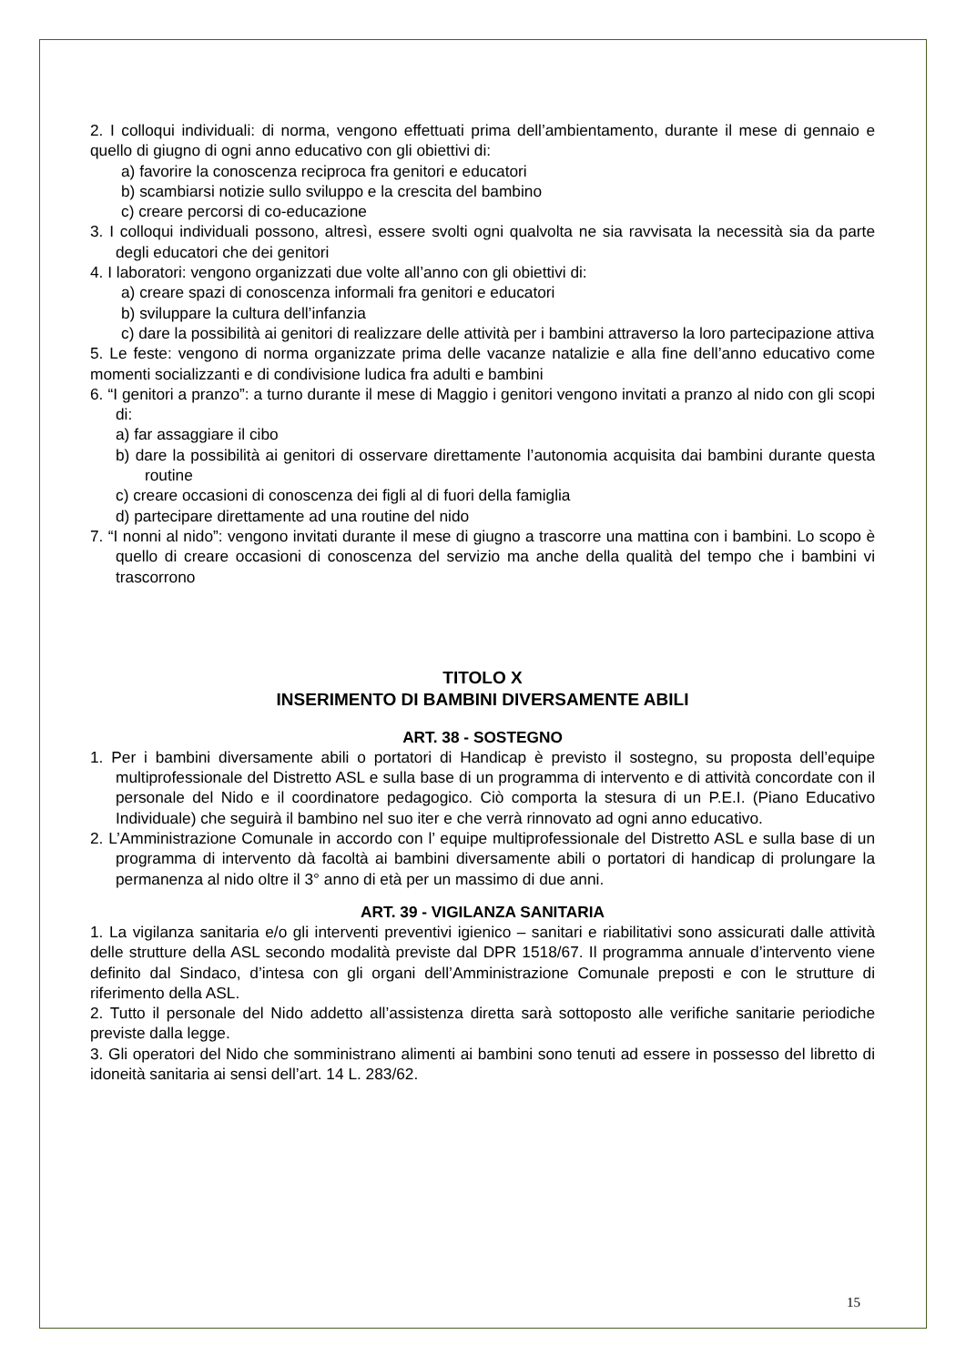2. I colloqui individuali: di norma, vengono effettuati prima dell’ambientamento, durante il mese di gennaio e quello di giugno di ogni anno educativo con gli obiettivi di:
a) favorire la conoscenza reciproca fra genitori e educatori
b) scambiarsi notizie sullo sviluppo e la crescita del bambino
c) creare percorsi di co-educazione
3. I colloqui individuali possono, altresì, essere svolti ogni qualvolta ne sia ravvisata la necessità sia da parte degli educatori che dei genitori
4. I laboratori: vengono organizzati due volte all’anno con gli obiettivi di:
a) creare spazi di conoscenza informali fra genitori e educatori
b) sviluppare la cultura dell’infanzia
c) dare la possibilità ai genitori di realizzare delle attività per i bambini attraverso la loro partecipazione attiva
5. Le feste: vengono di norma organizzate prima delle vacanze natalizie e alla fine dell’anno educativo come momenti socializzanti e di condivisione ludica fra adulti e bambini
6. “I genitori a pranzo”: a turno durante il mese di Maggio i genitori vengono invitati a pranzo al nido con gli scopi di:
a) far assaggiare il cibo
b) dare la possibilità ai genitori di osservare direttamente l’autonomia acquisita dai bambini durante questa routine
c) creare occasioni di conoscenza dei figli al di fuori della famiglia
d) partecipare direttamente ad una routine del nido
7. “I nonni al nido”: vengono invitati durante il mese di giugno a trascorre una mattina con i bambini. Lo scopo è quello di creare occasioni di conoscenza del servizio ma anche della qualità del tempo che i bambini vi trascorrono
TITOLO X
INSERIMENTO DI BAMBINI DIVERSAMENTE ABILI
ART. 38 - SOSTEGNO
1. Per i bambini diversamente abili o portatori di Handicap è previsto il sostegno, su proposta dell’equipe multiprofessionale del Distretto ASL e sulla base di un programma di intervento e di attività concordate con il personale del Nido e il coordinatore pedagogico. Ciò comporta la stesura di un P.E.I. (Piano Educativo Individuale) che seguirà il bambino nel suo iter e che verrà rinnovato ad ogni anno educativo.
2. L’Amministrazione Comunale in accordo con l’ equipe multiprofessionale del Distretto ASL e sulla base di un programma di intervento dà facoltà ai bambini diversamente abili o portatori di handicap di prolungare la permanenza al nido oltre il 3° anno di età per un massimo di due anni.
ART. 39 - VIGILANZA SANITARIA
1. La vigilanza sanitaria e/o gli interventi preventivi igienico – sanitari e riabilitativi sono assicurati dalle attività delle strutture della ASL secondo modalità previste dal DPR 1518/67. Il programma annuale d’intervento viene definito dal Sindaco, d’intesa con gli organi dell’Amministrazione Comunale preposti e con le strutture di riferimento della ASL.
2. Tutto il personale del Nido addetto all’assistenza diretta sarà sottoposto alle verifiche sanitarie periodiche previste dalla legge.
3. Gli operatori del Nido che somministrano alimenti ai bambini sono tenuti ad essere in possesso del libretto di idoneità sanitaria ai sensi dell’art. 14 L. 283/62.
15